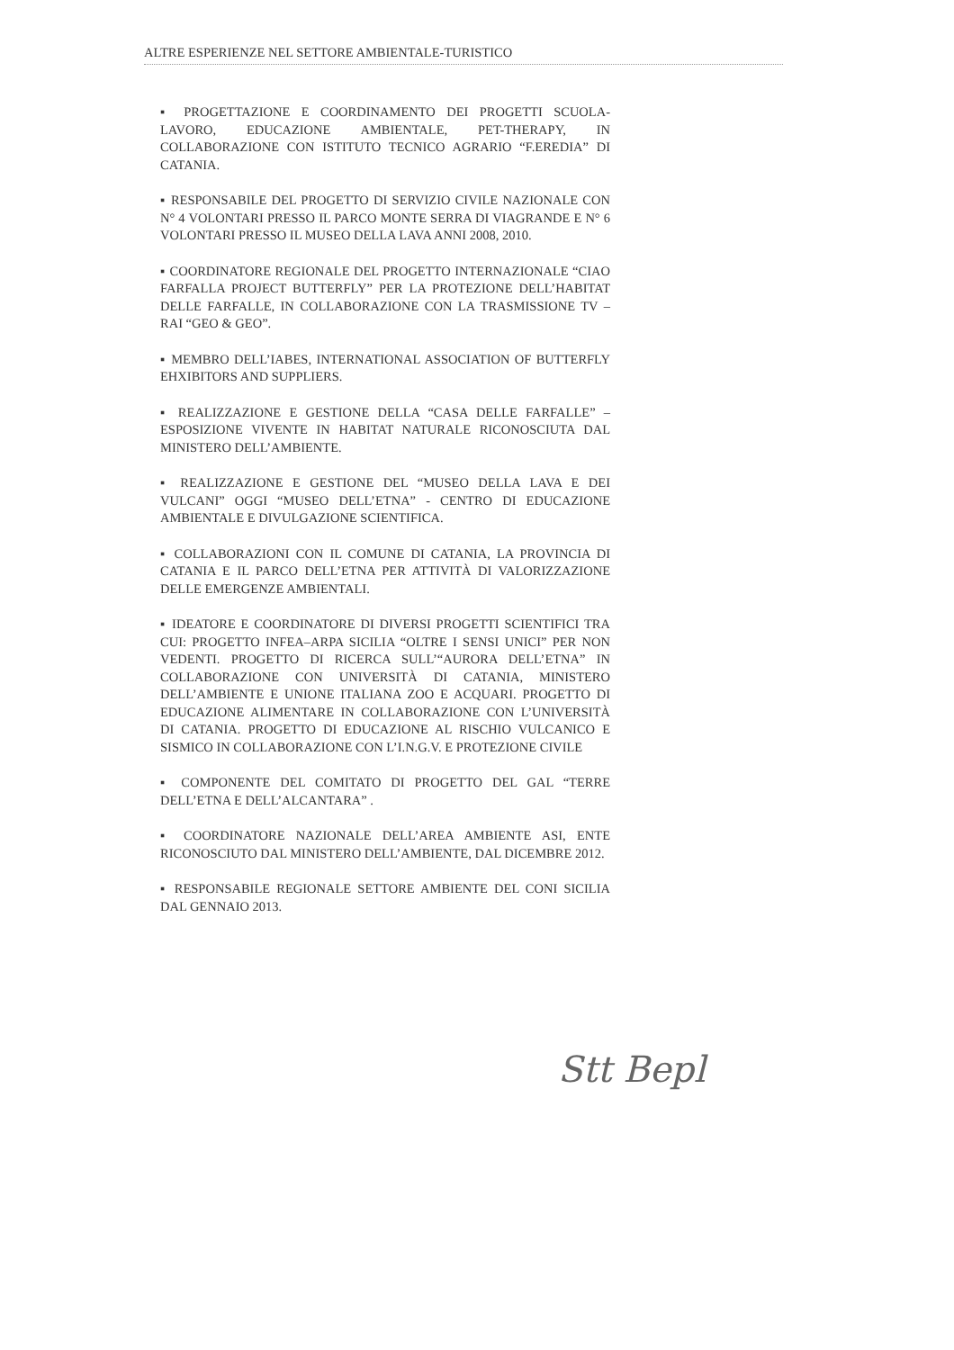ALTRE ESPERIENZE NEL SETTORE AMBIENTALE-TURISTICO
▪ PROGETTAZIONE E COORDINAMENTO DEI PROGETTI SCUOLA-LAVORO, EDUCAZIONE AMBIENTALE, PET-THERAPY, IN COLLABORAZIONE CON ISTITUTO TECNICO AGRARIO “F.EREDIA” DI CATANIA.
▪ RESPONSABILE DEL PROGETTO DI SERVIZIO CIVILE NAZIONALE CON N° 4 VOLONTARI PRESSO IL PARCO MONTE SERRA DI VIAGRANDE E N° 6 VOLONTARI PRESSO IL MUSEO DELLA LAVA ANNI 2008, 2010.
▪ COORDINATORE REGIONALE DEL PROGETTO INTERNAZIONALE “CIAO FARFALLA PROJECT BUTTERFLY” PER LA PROTEZIONE DELL’HABITAT DELLE FARFALLE, IN COLLABORAZIONE CON LA TRASMISSIONE TV – RAI “GEO & GEO”.
▪ MEMBRO DELL’IABES, INTERNATIONAL ASSOCIATION OF BUTTERFLY EHXIBITORS AND SUPPLIERS.
▪ REALIZZAZIONE E GESTIONE DELLA “CASA DELLE FARFALLE” – ESPOSIZIONE VIVENTE IN HABITAT NATURALE RICONOSCIUTA DAL MINISTERO DELL’AMBIENTE.
▪ REALIZZAZIONE E GESTIONE DEL “MUSEO DELLA LAVA E DEI VULCANI” OGGI “MUSEO DELL’ETNA” - CENTRO DI EDUCAZIONE AMBIENTALE E DIVULGAZIONE SCIENTIFICA.
▪ COLLABORAZIONI CON IL COMUNE DI CATANIA, LA PROVINCIA DI CATANIA E IL PARCO DELL’ETNA PER ATTIVITÀ DI VALORIZZAZIONE DELLE EMERGENZE AMBIENTALI.
▪ IDEATORE E COORDINATORE DI DIVERSI PROGETTI SCIENTIFICI TRA CUI: PROGETTO INFEA–ARPA SICILIA “OLTRE I SENSI UNICI” PER NON VEDENTI. PROGETTO DI RICERCA SULL’“AURORA DELL’ETNA” IN COLLABORAZIONE CON UNIVERSITÀ DI CATANIA, MINISTERO DELL’AMBIENTE E UNIONE ITALIANA ZOO E ACQUARI. PROGETTO DI EDUCAZIONE ALIMENTARE IN COLLABORAZIONE CON L’UNIVERSITÀ DI CATANIA. PROGETTO DI EDUCAZIONE AL RISCHIO VULCANICO E SISMICO IN COLLABORAZIONE CON L’I.N.G.V. E PROTEZIONE CIVILE
▪ COMPONENTE DEL COMITATO DI PROGETTO DEL GAL “TERRE DELL’ETNA E DELL’ALCANTARA” .
▪ COORDINATORE NAZIONALE DELL’AREA AMBIENTE ASI, ENTE RICONOSCIUTO DAL MINISTERO DELL’AMBIENTE, DAL DICEMBRE 2012.
▪ RESPONSABILE REGIONALE SETTORE AMBIENTE DEL CONI SICILIA DAL GENNAIO 2013.
Stt Bepl